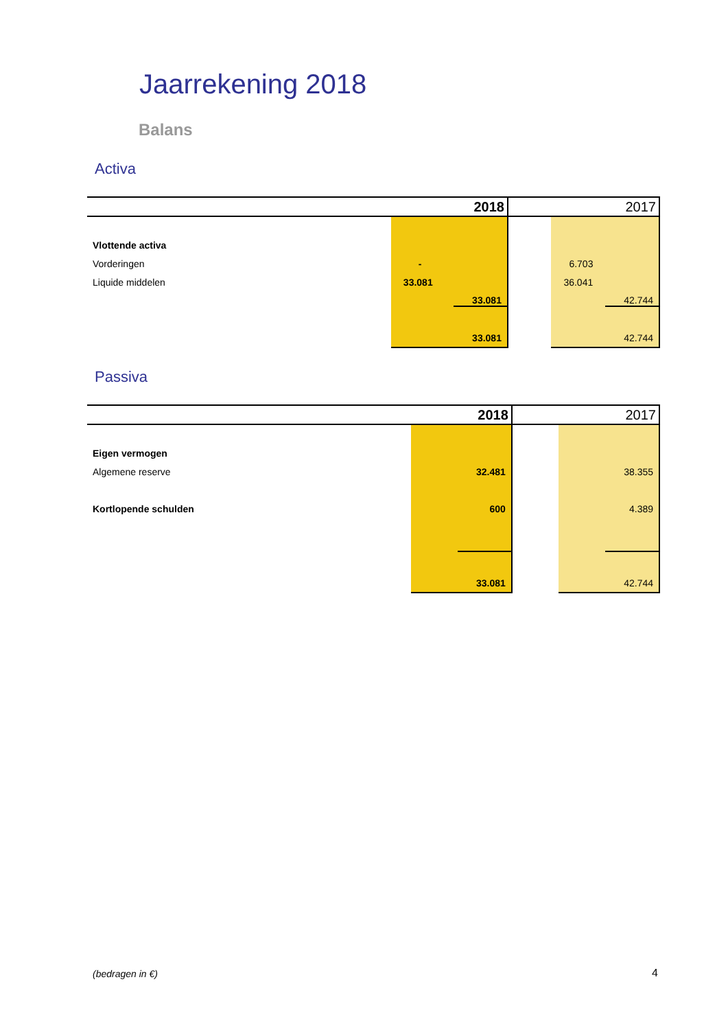Jaarrekening 2018
Balans
Activa
| | 2018 | | 2017 |
| --- | --- | --- | --- |
| Vlottende activa | | | |
| Vorderingen | - | | 6.703 |
| Liquide middelen | 33.081 | | 36.041 |
| | 33.081 | | 42.744 |
| | 33.081 | | 42.744 |
Passiva
| | 2018 | | 2017 |
| --- | --- | --- | --- |
| Eigen vermogen | | | |
| Algemene reserve | 32.481 | | 38.355 |
| Kortlopende schulden | 600 | | 4.389 |
| | 33.081 | | 42.744 |
(bedragen in €) 4